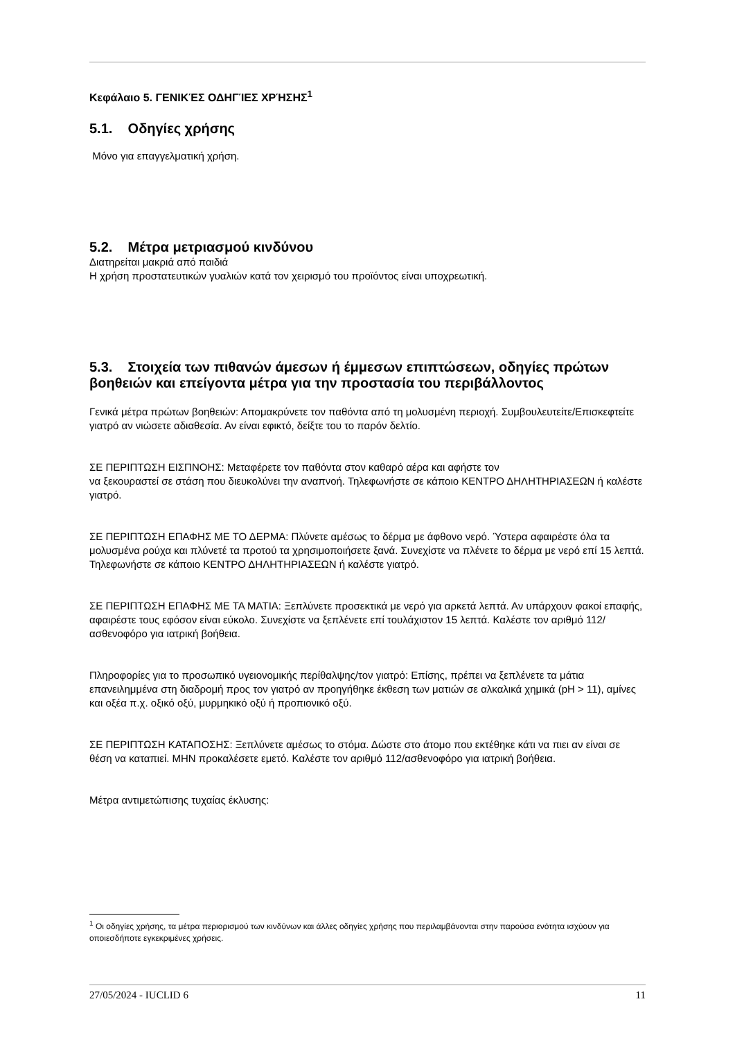Κεφάλαιο 5. ΓΕΝΙΚΈΣ ΟΔΗΓΊΕΣ ΧΡΉΣΗΣ<sup>1</sup>
5.1. Οδηγίες χρήσης
Μόνο για επαγγελματική χρήση.
5.2. Μέτρα μετριασμού κινδύνου
Διατηρείται μακριά από παιδιά
Η χρήση προστατευτικών γυαλιών κατά τον χειρισμό του προϊόντος είναι υποχρεωτική.
5.3. Στοιχεία των πιθανών άμεσων ή έμμεσων επιπτώσεων, οδηγίες πρώτων βοηθειών και επείγοντα μέτρα για την προστασία του περιβάλλοντος
Γενικά μέτρα πρώτων βοηθειών: Απομακρύνετε τον παθόντα από τη μολυσμένη περιοχή. Συμβουλευτείτε/Επισκεφτείτε γιατρό αν νιώσετε αδιαθεσία. Αν είναι εφικτό, δείξτε του το παρόν δελτίο.
ΣΕ ΠΕΡΙΠΤΩΣΗ ΕΙΣΠΝΟΗΣ: Μεταφέρετε τον παθόντα στον καθαρό αέρα και αφήστε τον
να ξεκουραστεί σε στάση που διευκολύνει την αναπνοή. Τηλεφωνήστε σε κάποιο ΚΕΝΤΡΟ ΔΗΛΗΤΗΡΙΑΣΕΩΝ ή καλέστε γιατρό.
ΣΕ ΠΕΡΙΠΤΩΣΗ ΕΠΑΦΗΣ ΜΕ ΤΟ ΔΕΡΜΑ: Πλύνετε αμέσως το δέρμα με άφθονο νερό. Ύστερα αφαιρέστε όλα τα μολυσμένα ρούχα και πλύνετέ τα προτού τα χρησιμοποιήσετε ξανά. Συνεχίστε να πλένετε το δέρμα με νερό επί 15 λεπτά. Τηλεφωνήστε σε κάποιο ΚΕΝΤΡΟ ΔΗΛΗΤΗΡΙΑΣΕΩΝ ή καλέστε γιατρό.
ΣΕ ΠΕΡΙΠΤΩΣΗ ΕΠΑΦΗΣ ΜΕ ΤΑ ΜΑΤΙΑ: Ξεπλύνετε προσεκτικά με νερό για αρκετά λεπτά. Αν υπάρχουν φακοί επαφής, αφαιρέστε τους εφόσον είναι εύκολο. Συνεχίστε να ξεπλένετε επί τουλάχιστον 15 λεπτά. Καλέστε τον αριθμό 112/ασθενοφόρο για ιατρική βοήθεια.
Πληροφορίες για το προσωπικό υγειονομικής περίθαλψης/τον γιατρό: Επίσης, πρέπει να ξεπλένετε τα μάτια επανειλημμένα στη διαδρομή προς τον γιατρό αν προηγήθηκε έκθεση των ματιών σε αλκαλικά χημικά (pH > 11), αμίνες και οξέα π.χ. οξικό οξύ, μυρμηκικό οξύ ή προπιονικό οξύ.
ΣΕ ΠΕΡΙΠΤΩΣΗ ΚΑΤΑΠΟΣΗΣ: Ξεπλύνετε αμέσως το στόμα. Δώστε στο άτομο που εκτέθηκε κάτι να πιει αν είναι σε θέση να καταπιεί. ΜΗΝ προκαλέσετε εμετό. Καλέστε τον αριθμό 112/ασθενοφόρο για ιατρική βοήθεια.
Μέτρα αντιμετώπισης τυχαίας έκλυσης:
<sup>1</sup> Οι οδηγίες χρήσης, τα μέτρα περιορισμού των κινδύνων και άλλες οδηγίες χρήσης που περιλαμβάνονται στην παρούσα ενότητα ισχύουν για οποιεσδήποτε εγκεκριμένες χρήσεις.
27/05/2024 - IUCLID 6 11